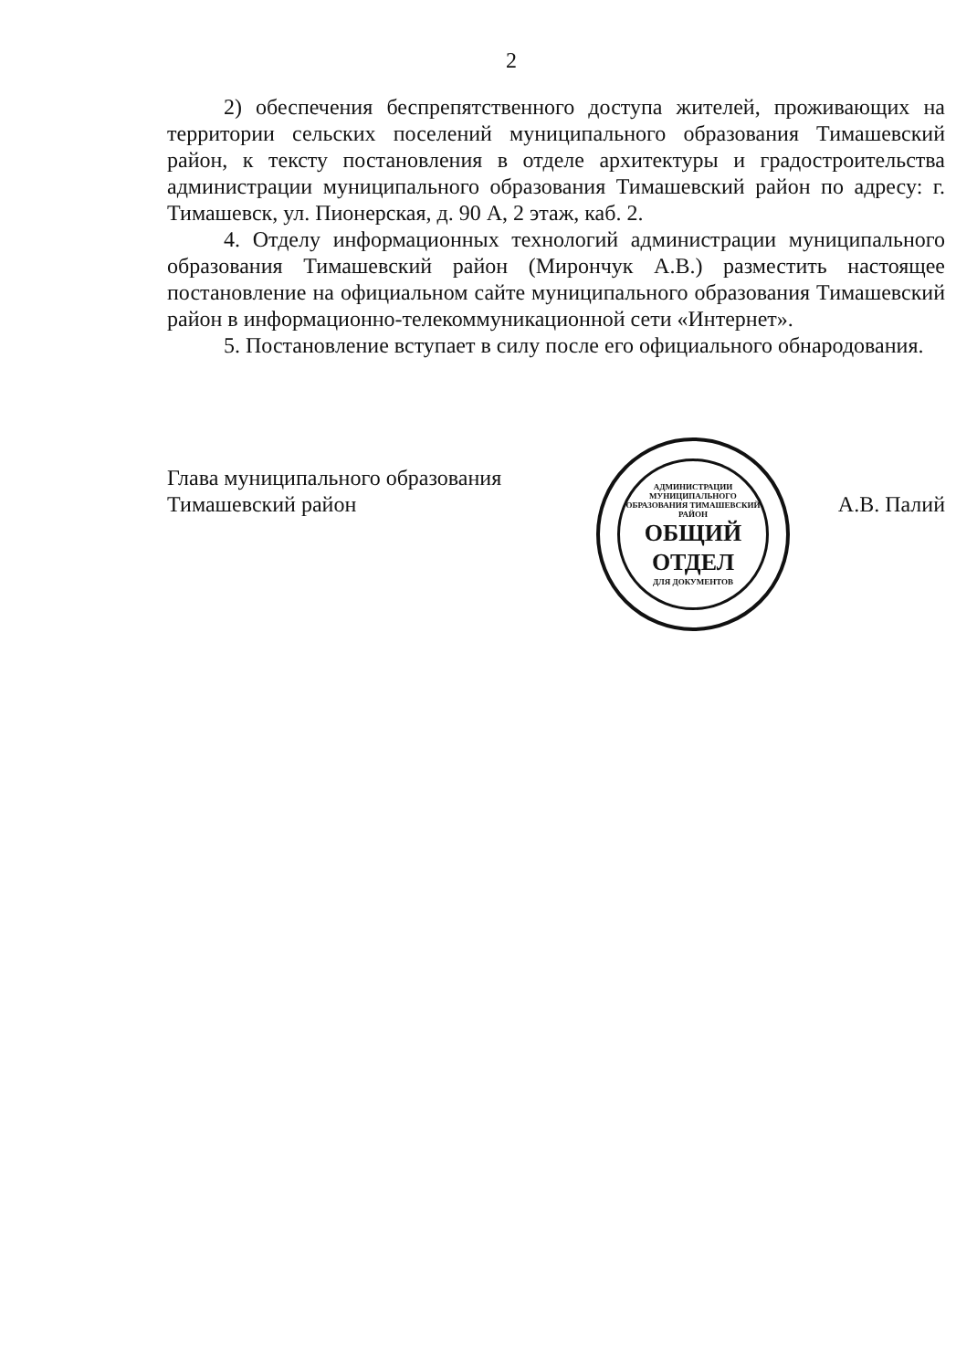2
2) обеспечения беспрепятственного доступа жителей, проживающих на территории сельских поселений муниципального образования Тимашевский район, к тексту постановления в отделе архитектуры и градостроительства администрации муниципального образования Тимашевский район по адресу: г. Тимашевск, ул. Пионерская, д. 90 А, 2 этаж, каб. 2.
4. Отделу информационных технологий администрации муниципального образования Тимашевский район (Мирончук А.В.) разместить настоящее постановление на официальном сайте муниципального образования Тимашевский район в информационно-телекоммуникационной сети «Интернет».
5. Постановление вступает в силу после его официального обнародования.
Глава муниципального образования
Тимашевский район
АДМИНИСТРАЦИИ МУНИЦИПАЛЬНОГО ОБРАЗОВАНИЯ ТИМАШЕВСКИЙ РАЙОН
ОБЩИЙ
ОТДЕЛ
ДЛЯ ДОКУМЕНТОВ
А.В. Палий